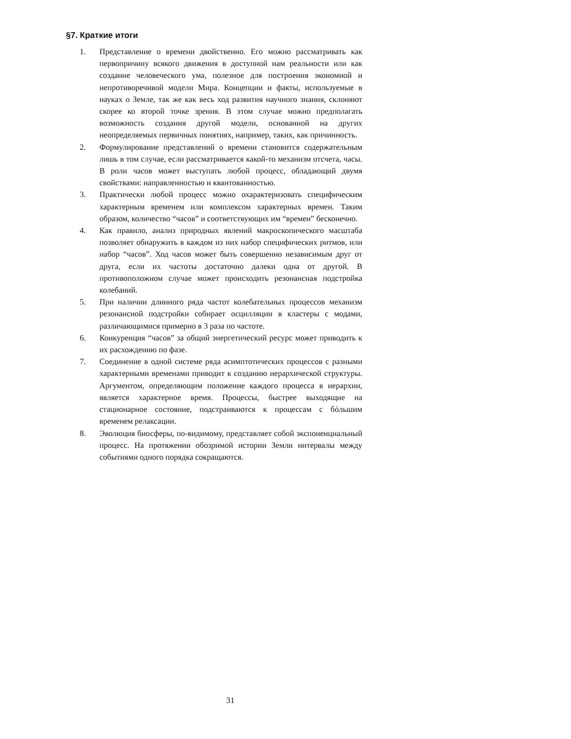§7. Краткие итоги
1. Представление о времени двойственно. Его можно рассматривать как первопричину всякого движения в доступной нам реальности или как создание человеческого ума, полезное для построения экономной и непротиворечивой модели Мира. Концепции и факты, используемые в науках о Земле, так же как весь ход развития научного знания, склоняют скорее ко второй точке зрения. В этом случае можно предполагать возможность создания другой модели, основанной на других неопределяемых первичных понятиях, например, таких, как причинность.
2. Формулирование представлений о времени становится содержательным лишь в том случае, если рассматривается какой-то механизм отсчета, часы. В роли часов может выступать любой процесс, обладающий двумя свойствами: направленностью и квантованностью.
3. Практически любой процесс можно охарактеризовать специфическим характерным временем или комплексом характерных времен. Таким образом, количество “часов” и соответствующих им “времен” бесконечно.
4. Как правило, анализ природных явлений макроскопического масштаба позволяет обнаружить в каждом из них набор специфических ритмов, или набор “часов”. Ход часов может быть совершенно независимым друг от друга, если их частоты достаточно далеки одна от другой. В противоположном случае может происходить резонансная подстройка колебаний.
5. При наличии длинного ряда частот колебательных процессов механизм резонансной подстройки собирает осцилляции в кластеры с модами, различающимися примерно в 3 раза по частоте.
6. Конкуренция “часов” за общий энергетический ресурс может приводить к их расхождению по фазе.
7. Соединение в одной системе ряда асимптотических процессов с разными характерными временами приводит к созданию иерархической структуры. Аргументом, определяющим положение каждого процесса в иерархии, является характерное время. Процессы, быстрее выходящие на стационарное состояние, подстраиваются к процессам с бóльшим временем релаксации.
8. Эволюция биосферы, по-видимому, представляет собой экспоненциальный процесс. На протяжении обозримой истории Земли интервалы между событиями одного порядка сокращаются.
31